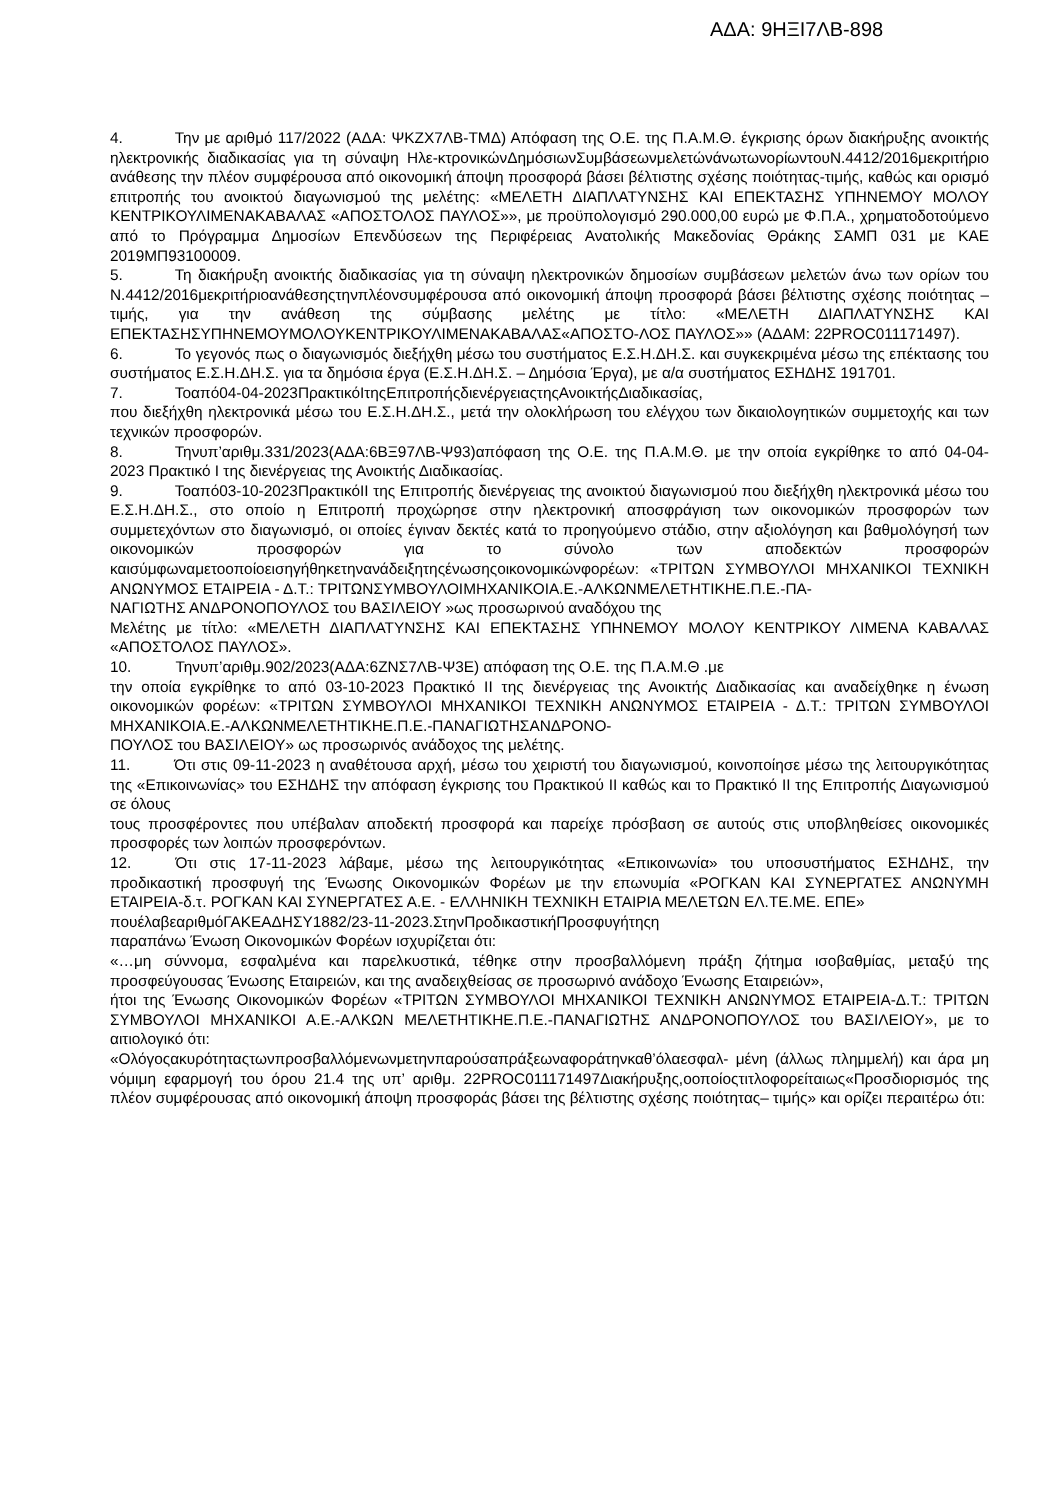ΑΔΑ: 9ΗΞΙ7ΛΒ-898
4. Την με αριθμό 117/2022 (ΑΔΑ: ΨΚΖΧ7ΛΒ-ΤΜΔ) Απόφαση της Ο.Ε. της Π.Α.Μ.Θ. έγκρισης όρων διακήρυξης ανοικτής ηλεκτρονικής διαδικασίας για τη σύναψη Ηλε-κτρονικώνΔημόσιωνΣυμβάσεωνμελετώνάνωτωνορίωντουΝ.4412/2016μεκριτήριο ανάθεσης την πλέον συμφέρουσα από οικονομική άποψη προσφορά βάσει βέλτιστης σχέσης ποιότητας-τιμής, καθώς και ορισμό επιτροπής του ανοικτού διαγωνισμού της μελέτης: «ΜΕΛΕΤΗ ΔΙΑΠΛΑΤΥΝΣΗΣ ΚΑΙ ΕΠΕΚΤΑΣΗΣ ΥΠΗΝΕΜΟΥ ΜΟΛΟΥ ΚΕΝΤΡΙΚΟΥΛΙΜΕΝΑΚΑΒΑΛΑΣ «ΑΠΟΣΤΟΛΟΣ ΠΑΥΛΟΣ»», με προϋπολογισμό 290.000,00 ευρώ με Φ.Π.Α., χρηματοδοτούμενο από το Πρόγραμμα Δημοσίων Επενδύσεων της Περιφέρειας Ανατολικής Μακεδονίας Θράκης ΣΑΜΠ 031 με ΚΑΕ 2019ΜΠ93100009.
5. Τη διακήρυξη ανοικτής διαδικασίας για τη σύναψη ηλεκτρονικών δημοσίων συμβάσεων μελετών άνω των ορίων του Ν.4412/2016μεκριτήριοανάθεσηςτηνπλέονσυμφέρουσα από οικονομική άποψη προσφορά βάσει βέλτιστης σχέσης ποιότητας – τιμής, για την ανάθεση της σύμβασης μελέτης με τίτλο: «ΜΕΛΕΤΗ ΔΙΑΠΛΑΤΥΝΣΗΣ ΚΑΙ ΕΠΕΚΤΑΣΗΣΥΠΗΝΕΜΟΥΜΟΛΟΥΚΕΝΤΡΙΚΟΥΛΙΜΕΝΑΚΑΒΑΛΑΣ«ΑΠΟΣΤΟ-ΛΟΣ ΠΑΥΛΟΣ»» (ΑΔΑΜ: 22PROC011171497).
6. Το γεγονός πως ο διαγωνισμός διεξήχθη μέσω του συστήματος Ε.Σ.Η.ΔΗ.Σ. και συγκεκριμένα μέσω της επέκτασης του συστήματος Ε.Σ.Η.ΔΗ.Σ. για τα δημόσια έργα (Ε.Σ.Η.ΔΗ.Σ. – Δημόσια Έργα), με α/α συστήματος ΕΣΗΔΗΣ 191701.
7. Τοαπό04-04-2023ΠρακτικόΙτηςΕπιτροπήςδιενέργειαςτηςΑνοικτήςΔιαδικασίας,
που διεξήχθη ηλεκτρονικά μέσω του Ε.Σ.Η.ΔΗ.Σ., μετά την ολοκλήρωση του ελέγχου των δικαιολογητικών συμμετοχής και των τεχνικών προσφορών.
8. Τηνυπ’αριθμ.331/2023(ΑΔΑ:6ΒΞ97ΛΒ-Ψ93)απόφαση της Ο.Ε. της Π.Α.Μ.Θ. με την οποία εγκρίθηκε το από 04-04-2023 Πρακτικό Ι της διενέργειας της Ανοικτής Διαδικασίας.
9. Τοαπό03-10-2023ΠρακτικόΙΙ της Επιτροπής διενέργειας της ανοικτού διαγωνισμού που διεξήχθη ηλεκτρονικά μέσω του Ε.Σ.Η.ΔΗ.Σ., στο οποίο η Επιτροπή προχώρησε στην ηλεκτρονική αποσφράγιση των οικονομικών προσφορών των συμμετεχόντων στο διαγωνισμό, οι οποίες έγιναν δεκτές κατά το προηγούμενο στάδιο, στην αξιολόγηση και βαθμολόγησή των οικονομικών προσφορών για το σύνολο των αποδεκτών προσφορών καισύμφωναμετοοποίοεισηγήθηκετηνανάδειξητηςένωσηςοικονομικώνφορέων: «ΤΡΙΤΩΝ ΣΥΜΒΟΥΛΟΙ ΜΗΧΑΝΙΚΟΙ ΤΕΧΝΙΚΗ ΑΝΩΝΥΜΟΣ ΕΤΑΙΡΕΙΑ - Δ.Τ.: ΤΡΙΤΩΝΣΥΜΒΟΥΛΟΙΜΗΧΑΝΙΚΟΙΑ.Ε.-ΑΛΚΩΝΜΕΛΕΤΗΤΙΚΗΕ.Π.Ε.-ΠΑ-
ΝΑΓΙΩΤΗΣ ΑΝΔΡΟΝΟΠΟΥΛΟΣ του ΒΑΣΙΛΕΙΟΥ »ως προσωρινού αναδόχου της
Μελέτης με τίτλο: «ΜΕΛΕΤΗ ΔΙΑΠΛΑΤΥΝΣΗΣ ΚΑΙ ΕΠΕΚΤΑΣΗΣ ΥΠΗΝΕΜΟΥ ΜΟΛΟΥ ΚΕΝΤΡΙΚΟΥ ΛΙΜΕΝΑ ΚΑΒΑΛΑΣ «ΑΠΟΣΤΟΛΟΣ ΠΑΥΛΟΣ».
10. Τηνυπ’αριθμ.902/2023(ΑΔΑ:6ΖΝΣ7ΛΒ-Ψ3Ε) απόφαση της Ο.Ε. της Π.Α.Μ.Θ .με
την οποία εγκρίθηκε το από 03-10-2023 Πρακτικό ΙΙ της διενέργειας της Ανοικτής Διαδικασίας και αναδείχθηκε η ένωση οικονομικών φορέων: «ΤΡΙΤΩΝ ΣΥΜΒΟΥΛΟΙ ΜΗΧΑΝΙΚΟΙ ΤΕΧΝΙΚΗ ΑΝΩΝΥΜΟΣ ΕΤΑΙΡΕΙΑ - Δ.Τ.: ΤΡΙΤΩΝ ΣΥΜΒΟΥΛΟΙ ΜΗΧΑΝΙΚΟΙΑ.Ε.-ΑΛΚΩΝΜΕΛΕΤΗΤΙΚΗΕ.Π.Ε.-ΠΑΝΑΓΙΩΤΗΣΑΝΔΡΟΝΟ-
ΠΟΥΛΟΣ του ΒΑΣΙΛΕΙΟΥ» ως προσωρινός ανάδοχος της μελέτης.
11. Ότι στις 09-11-2023 η αναθέτουσα αρχή, μέσω του χειριστή του διαγωνισμού, κοινοποίησε μέσω της λειτουργικότητας της «Επικοινωνίας» του ΕΣΗΔΗΣ την απόφαση έγκρισης του Πρακτικού ΙΙ καθώς και το Πρακτικό ΙΙ της Επιτροπής Διαγωνισμού σε όλους
τους προσφέροντες που υπέβαλαν αποδεκτή προσφορά και παρείχε πρόσβαση σε αυτούς στις υποβληθείσες οικονομικές προσφορές των λοιπών προσφερόντων.
12. Ότι στις 17-11-2023 λάβαμε, μέσω της λειτουργικότητας «Επικοινωνία» του υποσυστήματος ΕΣΗΔΗΣ, την προδικαστική προσφυγή της Ένωσης Οικονομικών Φορέων με την επωνυμία «ΡΟΓΚΑΝ ΚΑΙ ΣΥΝΕΡΓΑΤΕΣ ΑΝΩΝΥΜΗ ΕΤΑΙΡΕΙΑ-δ.τ. ΡΟΓΚΑΝ ΚΑΙ ΣΥΝΕΡΓΑΤΕΣ Α.Ε. - ΕΛΛΗΝΙΚΗ ΤΕΧΝΙΚΗ ΕΤΑΙΡΙΑ ΜΕΛΕΤΩΝ ΕΛ.ΤΕ.ΜΕ. ΕΠΕ»
πουέλαβεαριθμόΓΑΚΕΑΔΗΣΥ1882/23-11-2023.ΣτηνΠροδικαστικήΠροσφυγήτηςη
παραπάνω Ένωση Οικονομικών Φορέων ισχυρίζεται ότι:
«…μη σύννομα, εσφαλμένα και παρελκυστικά, τέθηκε στην προσβαλλόμενη πράξη ζήτημα ισοβαθμίας, μεταξύ της προσφεύγουσας Ένωσης Εταιρειών, και της αναδειχθείσας σε προσωρινό ανάδοχο Ένωσης Εταιρειών»,
ήτοι της Ένωσης Οικονομικών Φορέων «ΤΡΙΤΩΝ ΣΥΜΒΟΥΛΟΙ ΜΗΧΑΝΙΚΟΙ ΤΕΧΝΙΚΗ ΑΝΩΝΥΜΟΣ ΕΤΑΙΡΕΙΑ-Δ.Τ.: ΤΡΙΤΩΝ ΣΥΜΒΟΥΛΟΙ ΜΗΧΑΝΙΚΟΙ Α.Ε.-ΑΛΚΩΝ ΜΕΛΕΤΗΤΙΚΗΕ.Π.Ε.-ΠΑΝΑΓΙΩΤΗΣ ΑΝΔΡΟΝΟΠΟΥΛΟΣ του ΒΑΣΙΛΕΙΟΥ», με το αιτιολογικό ότι:
«Ολόγοςακυρότηταςτωνπροσβαλλόμενωνμετηνπαρούσαπράξεωναφοράτηνκαθ’όλαεσφαλ- μένη (άλλως πλημμελή) και άρα μη νόμιμη εφαρμογή του όρου 21.4 της υπ’ αριθμ. 22PROC011171497Διακήρυξης,οοποίοςτιτλοφορείταιως«Προσδιορισμός της πλέον συμφέρουσας από οικονομική άποψη προσφοράς βάσει της βέλτιστης σχέσης ποιότητας– τιμής» και ορίζει περαιτέρω ότι: